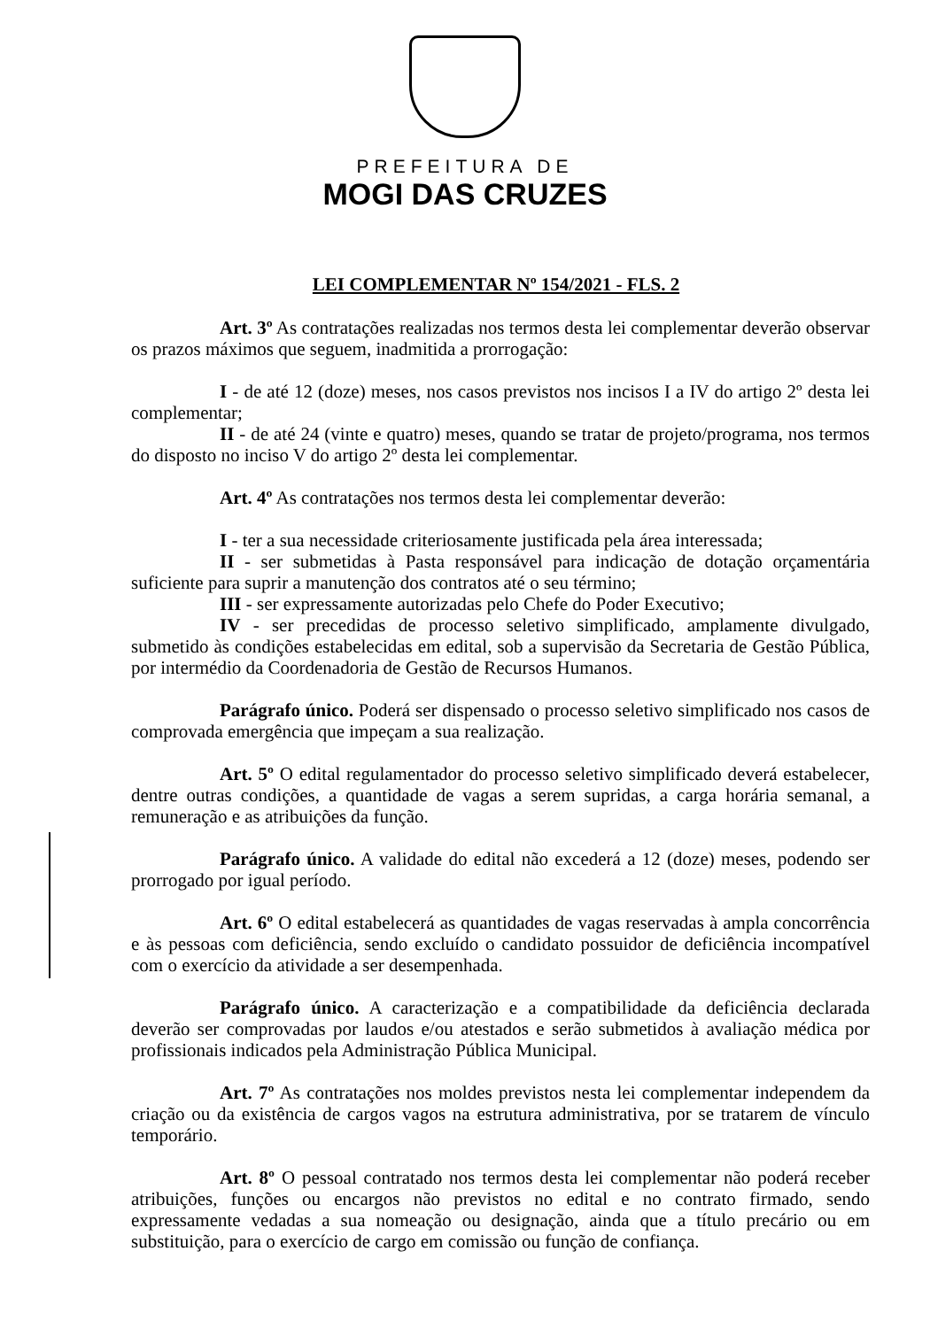PREFEITURA DE
MOGI DAS CRUZES
LEI COMPLEMENTAR Nº 154/2021 - FLS. 2
Art. 3º As contratações realizadas nos termos desta lei complementar deverão observar os prazos máximos que seguem, inadmitida a prorrogação:
I - de até 12 (doze) meses, nos casos previstos nos incisos I a IV do artigo 2º desta lei complementar;
II - de até 24 (vinte e quatro) meses, quando se tratar de projeto/programa, nos termos do disposto no inciso V do artigo 2º desta lei complementar.
Art. 4º As contratações nos termos desta lei complementar deverão:
I - ter a sua necessidade criteriosamente justificada pela área interessada;
II - ser submetidas à Pasta responsável para indicação de dotação orçamentária suficiente para suprir a manutenção dos contratos até o seu término;
III - ser expressamente autorizadas pelo Chefe do Poder Executivo;
IV - ser precedidas de processo seletivo simplificado, amplamente divulgado, submetido às condições estabelecidas em edital, sob a supervisão da Secretaria de Gestão Pública, por intermédio da Coordenadoria de Gestão de Recursos Humanos.
Parágrafo único. Poderá ser dispensado o processo seletivo simplificado nos casos de comprovada emergência que impeçam a sua realização.
Art. 5º O edital regulamentador do processo seletivo simplificado deverá estabelecer, dentre outras condições, a quantidade de vagas a serem supridas, a carga horária semanal, a remuneração e as atribuições da função.
Parágrafo único. A validade do edital não excederá a 12 (doze) meses, podendo ser prorrogado por igual período.
Art. 6º O edital estabelecerá as quantidades de vagas reservadas à ampla concorrência e às pessoas com deficiência, sendo excluído o candidato possuidor de deficiência incompatível com o exercício da atividade a ser desempenhada.
Parágrafo único. A caracterização e a compatibilidade da deficiência declarada deverão ser comprovadas por laudos e/ou atestados e serão submetidos à avaliação médica por profissionais indicados pela Administração Pública Municipal.
Art. 7º As contratações nos moldes previstos nesta lei complementar independem da criação ou da existência de cargos vagos na estrutura administrativa, por se tratarem de vínculo temporário.
Art. 8º O pessoal contratado nos termos desta lei complementar não poderá receber atribuições, funções ou encargos não previstos no edital e no contrato firmado, sendo expressamente vedadas a sua nomeação ou designação, ainda que a título precário ou em substituição, para o exercício de cargo em comissão ou função de confiança.